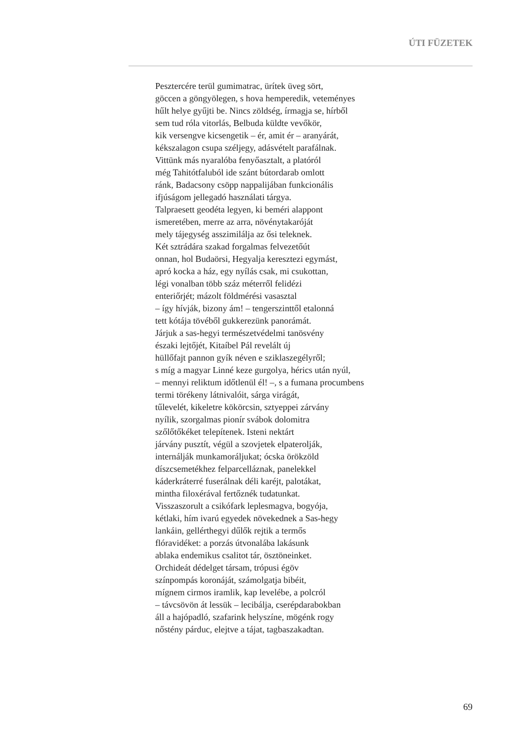ÚTI FÜZETEK
Pesztercére terül gumimatrac, ürítek üveg sört,
göccen a göngyölegen, s hova hemperedik, veteményes
hűlt helye gyűjti be. Nincs zöldség, írmagja se, hírből
sem tud róla vitorlás, Belbuda küldte vevőkör,
kik versengve kicsengetik – ér, amit ér – aranyárát,
kékszalagon csupa széljegy, adásvételt parafálnak.
Vittünk más nyaralóba fenyőasztalt, a platóról
még Tahitótfaluból ide szánt bútordarab omlott
ránk, Badacsony csöpp nappalijában funkcionális
ifjúságom jellegadó használati tárgya.
Talpraesett geodéta legyen, ki beméri alappont
ismeretében, merre az arra, növénytakaróját
mely tájegység asszimilálja az ősi teleknek.
Két sztrádára szakad forgalmas felvezetőút
onnan, hol Budaörsi, Hegyalja keresztezi egymást,
apró kocka a ház, egy nyílás csak, mi csukottan,
légi vonalban több száz méterről felidézi
enteriőrjét; mázolt földmérési vasasztal
– így hívják, bizony ám! – tengerszinttől etalonná
tett kótája tövéből gukkerezünk panorámát.
Járjuk a sas-hegyi természetvédelmi tanösvény
északi lejtőjét, Kitaíbel Pál revelált új
hüllőfajt pannon gyík néven e sziklaszegélyről;
s míg a magyar Linné keze gurgolya, hérics után nyúl,
– mennyi reliktum időtlenül él! –, s a fumana procumbens
termi törékeny látnivalóit, sárga virágát,
tűlevelét, kikeletre kökörcsin, sztyeppei zárvány
nyílik, szorgalmas pionír svábok dolomitra
szőlőtőkéket telepítenek. Isteni nektárt
járvány pusztít, végül a szovjetek elpaterolják,
internálják munkamoráljukat; ócska örökzöld
díszcsemetékhez felparcelláznak, panelekkel
káderkráterré fuserálnak déli karéjt, palotákat,
mintha filoxérával fertőznék tudatunkat.
Visszaszorult a csikófark leplesmagva, bogyója,
kétlaki, hím ivarú egyedek növekednek a Sas-hegy
lankáin, gellérthegyi dűlők rejtik a termős
flóravidéket: a porzás útvonalába lakásunk
ablaka endemikus csalitot tár, ösztöneinket.
Orchideát dédelget társam, trópusi égöv
színpompás koronáját, számolgatja bibéit,
mígnem cirmos iramlik, kap levelébe, a polcról
– távcsövön át lessük – lecibálja, cserépdarabokban
áll a hajópadló, szafarink helyszíne, mögénk rogy
nőstény párduc, elejtve a tájat, tagbaszakadtan.
69